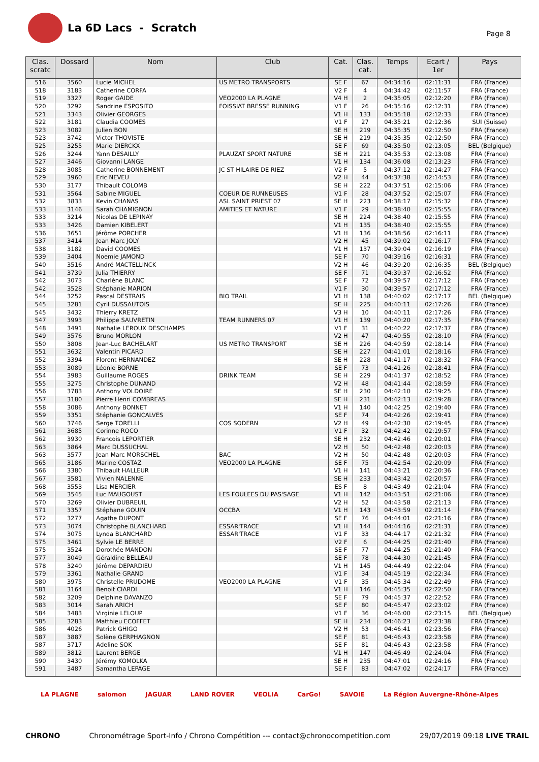La 6D Lacs - Scratch
Page 8
| Clas. scratc | Dossard | Nom | Club | Cat. | Clas. cat. | Temps | Ecart / 1er | Pays |
| --- | --- | --- | --- | --- | --- | --- | --- | --- |
| 516 | 3560 | Lucie MICHEL | US METRO TRANSPORTS | SE F | 67 | 04:34:16 | 02:11:31 | FRA (France) |
| 518 | 3183 | Catherine CORFA | | V2 F | 4 | 04:34:42 | 02:11:57 | FRA (France) |
| 519 | 3327 | Roger GAIDE | VEO2000 LA PLAGNE | V4 H | 2 | 04:35:05 | 02:12:20 | FRA (France) |
| 520 | 3292 | Sandrine ESPOSITO | FOISSIAT BRESSE RUNNING | V1 F | 26 | 04:35:16 | 02:12:31 | FRA (France) |
| 521 | 3343 | Olivier GEORGES | | V1 H | 133 | 04:35:18 | 02:12:33 | FRA (France) |
| 522 | 3181 | Claudia COOMES | | V1 F | 27 | 04:35:21 | 02:12:36 | SUI (Suisse) |
| 523 | 3082 | Julien BON | | SE H | 219 | 04:35:35 | 02:12:50 | FRA (France) |
| 523 | 3742 | Victor THOVISTE | | SE H | 219 | 04:35:35 | 02:12:50 | FRA (France) |
| 525 | 3255 | Marie DIERCKX | | SE F | 69 | 04:35:50 | 02:13:05 | BEL (Belgique) |
| 526 | 3244 | Yann DESAILLY | PLAUZAT SPORT NATURE | SE H | 221 | 04:35:53 | 02:13:08 | FRA (France) |
| 527 | 3446 | Giovanni LANGE | | V1 H | 134 | 04:36:08 | 02:13:23 | FRA (France) |
| 528 | 3085 | Catherine BONNEMENT | JC ST HILAIRE DE RIEZ | V2 F | 5 | 04:37:12 | 02:14:27 | FRA (France) |
| 529 | 3960 | Eric NEVEU | | V2 H | 44 | 04:37:38 | 02:14:53 | FRA (France) |
| 530 | 3177 | Thibault COLOMB | | SE H | 222 | 04:37:51 | 02:15:06 | FRA (France) |
| 531 | 3564 | Sabine MIGUEL | COEUR DE RUNNEUSES | V1 F | 28 | 04:37:52 | 02:15:07 | FRA (France) |
| 532 | 3833 | Kevin CHANAS | ASL SAINT PRIEST 07 | SE H | 223 | 04:38:17 | 02:15:32 | FRA (France) |
| 533 | 3146 | Sarah CHAMIGNON | AMITIES ET NATURE | V1 F | 29 | 04:38:40 | 02:15:55 | FRA (France) |
| 533 | 3214 | Nicolas DE LEPINAY | | SE H | 224 | 04:38:40 | 02:15:55 | FRA (France) |
| 533 | 3426 | Damien KIBELERT | | V1 H | 135 | 04:38:40 | 02:15:55 | FRA (France) |
| 536 | 3651 | Jérôme PORCHER | | V1 H | 136 | 04:38:56 | 02:16:11 | FRA (France) |
| 537 | 3414 | Jean Marc JOLY | | V2 H | 45 | 04:39:02 | 02:16:17 | FRA (France) |
| 538 | 3182 | David COOMES | | V1 H | 137 | 04:39:04 | 02:16:19 | FRA (France) |
| 539 | 3404 | Noemie JAMOND | | SE F | 70 | 04:39:16 | 02:16:31 | FRA (France) |
| 540 | 3516 | André MACTELLINCK | | V2 H | 46 | 04:39:20 | 02:16:35 | BEL (Belgique) |
| 541 | 3739 | Julia THIERRY | | SE F | 71 | 04:39:37 | 02:16:52 | FRA (France) |
| 542 | 3073 | Charlène BLANC | | SE F | 72 | 04:39:57 | 02:17:12 | FRA (France) |
| 542 | 3528 | Stéphanie MARION | | V1 F | 30 | 04:39:57 | 02:17:12 | FRA (France) |
| 544 | 3252 | Pascal DESTRAIS | BIO TRAIL | V1 H | 138 | 04:40:02 | 02:17:17 | BEL (Belgique) |
| 545 | 3281 | Cyril DUSSAUTOIS | | SE H | 225 | 04:40:11 | 02:17:26 | FRA (France) |
| 545 | 3432 | Thierry KRETZ | | V3 H | 10 | 04:40:11 | 02:17:26 | FRA (France) |
| 547 | 3993 | Philippe SAUVRETIN | TEAM RUNNERS 07 | V1 H | 139 | 04:40:20 | 02:17:35 | FRA (France) |
| 548 | 3491 | Nathalie LEROUX DESCHAMPS | | V1 F | 31 | 04:40:22 | 02:17:37 | FRA (France) |
| 549 | 3576 | Bruno MORLON | | V2 H | 47 | 04:40:55 | 02:18:10 | FRA (France) |
| 550 | 3808 | Jean-Luc BACHELART | US METRO TRANSPORT | SE H | 226 | 04:40:59 | 02:18:14 | FRA (France) |
| 551 | 3632 | Valentin PICARD | | SE H | 227 | 04:41:01 | 02:18:16 | FRA (France) |
| 552 | 3394 | Florent HERNANDEZ | | SE H | 228 | 04:41:17 | 02:18:32 | FRA (France) |
| 553 | 3089 | Léonie BORNE | | SE F | 73 | 04:41:26 | 02:18:41 | FRA (France) |
| 554 | 3983 | Guillaume ROGES | DRINK TEAM | SE H | 229 | 04:41:37 | 02:18:52 | FRA (France) |
| 555 | 3275 | Christophe DUNAND | | V2 H | 48 | 04:41:44 | 02:18:59 | FRA (France) |
| 556 | 3783 | Anthony VOLDOIRE | | SE H | 230 | 04:42:10 | 02:19:25 | FRA (France) |
| 557 | 3180 | Pierre Henri COMBREAS | | SE H | 231 | 04:42:13 | 02:19:28 | FRA (France) |
| 558 | 3086 | Anthony BONNET | | V1 H | 140 | 04:42:25 | 02:19:40 | FRA (France) |
| 559 | 3351 | Stéphanie GONCALVES | | SE F | 74 | 04:42:26 | 02:19:41 | FRA (France) |
| 560 | 3746 | Serge TORELLI | COS SODERN | V2 H | 49 | 04:42:30 | 02:19:45 | FRA (France) |
| 561 | 3685 | Corinne ROCO | | V1 F | 32 | 04:42:42 | 02:19:57 | FRA (France) |
| 562 | 3930 | Francois LEPORTIER | | SE H | 232 | 04:42:46 | 02:20:01 | FRA (France) |
| 563 | 3864 | Marc DUSSUCHAL | | V2 H | 50 | 04:42:48 | 02:20:03 | FRA (France) |
| 563 | 3577 | Jean Marc MORSCHEL | BAC | V2 H | 50 | 04:42:48 | 02:20:03 | FRA (France) |
| 565 | 3186 | Marine COSTAZ | VEO2000 LA PLAGNE | SE F | 75 | 04:42:54 | 02:20:09 | FRA (France) |
| 566 | 3380 | Thibault HALLEUR | | V1 H | 141 | 04:43:21 | 02:20:36 | FRA (France) |
| 567 | 3581 | Vivien NALENNE | | SE H | 233 | 04:43:42 | 02:20:57 | FRA (France) |
| 568 | 3553 | Lisa MERCIER | | ES F | 8 | 04:43:49 | 02:21:04 | FRA (France) |
| 569 | 3545 | Luc MAUGOUST | LES FOULEES DU PAS'SAGE | V1 H | 142 | 04:43:51 | 02:21:06 | FRA (France) |
| 570 | 3269 | Olivier DUBREUIL | | V2 H | 52 | 04:43:58 | 02:21:13 | FRA (France) |
| 571 | 3357 | Stéphane GOUIN | OCCBA | V1 H | 143 | 04:43:59 | 02:21:14 | FRA (France) |
| 572 | 3277 | Agathe DUPONT | | SE F | 76 | 04:44:01 | 02:21:16 | FRA (France) |
| 573 | 3074 | Christophe BLANCHARD | ESSAR'TRACE | V1 H | 144 | 04:44:16 | 02:21:31 | FRA (France) |
| 574 | 3075 | Lynda BLANCHARD | ESSAR'TRACE | V1 F | 33 | 04:44:17 | 02:21:32 | FRA (France) |
| 575 | 3461 | Sylvie LE BERRE | | V2 F | 6 | 04:44:25 | 02:21:40 | FRA (France) |
| 575 | 3524 | Dorothée MANDON | | SE F | 77 | 04:44:25 | 02:21:40 | FRA (France) |
| 577 | 3049 | Géraldine BELLEAU | | SE F | 78 | 04:44:30 | 02:21:45 | FRA (France) |
| 578 | 3240 | Jérôme DEPARDIEU | | V1 H | 145 | 04:44:49 | 02:22:04 | FRA (France) |
| 579 | 3361 | Nathalie GRAND | | V1 F | 34 | 04:45:19 | 02:22:34 | FRA (France) |
| 580 | 3975 | Christelle PRUDOME | VEO2000 LA PLAGNE | V1 F | 35 | 04:45:34 | 02:22:49 | FRA (France) |
| 581 | 3164 | Benoit CIARDI | | V1 H | 146 | 04:45:35 | 02:22:50 | FRA (France) |
| 582 | 3209 | Delphine DAVANZO | | SE F | 79 | 04:45:37 | 02:22:52 | FRA (France) |
| 583 | 3014 | Sarah ARICH | | SE F | 80 | 04:45:47 | 02:23:02 | FRA (France) |
| 584 | 3483 | Virginie LELOUP | | V1 F | 36 | 04:46:00 | 02:23:15 | BEL (Belgique) |
| 585 | 3283 | Matthieu ECOFFET | | SE H | 234 | 04:46:23 | 02:23:38 | FRA (France) |
| 586 | 4026 | Patrick GHIGO | | V2 H | 53 | 04:46:41 | 02:23:56 | FRA (France) |
| 587 | 3887 | Solène GERPHAGNON | | SE F | 81 | 04:46:43 | 02:23:58 | FRA (France) |
| 587 | 3717 | Adeline SOK | | SE F | 81 | 04:46:43 | 02:23:58 | FRA (France) |
| 589 | 3812 | Laurent BERGE | | V1 H | 147 | 04:46:49 | 02:24:04 | FRA (France) |
| 590 | 3430 | Jérémy KOMOLKA | | SE H | 235 | 04:47:01 | 02:24:16 | FRA (France) |
| 591 | 3487 | Samantha LEPAGE | | SE F | 83 | 04:47:02 | 02:24:17 | FRA (France) |
LA PLAGNE salomon JAGUAR LAND ROVER VEOLIA CarGo! SAVOIE La Région Auvergne-Rhône-Alpes
CHRONO Chronométrage Sport-Info / Chrono Compétition --- contact@chronocompetition.com 29/07/2019 09:18 LIVE TRAIL